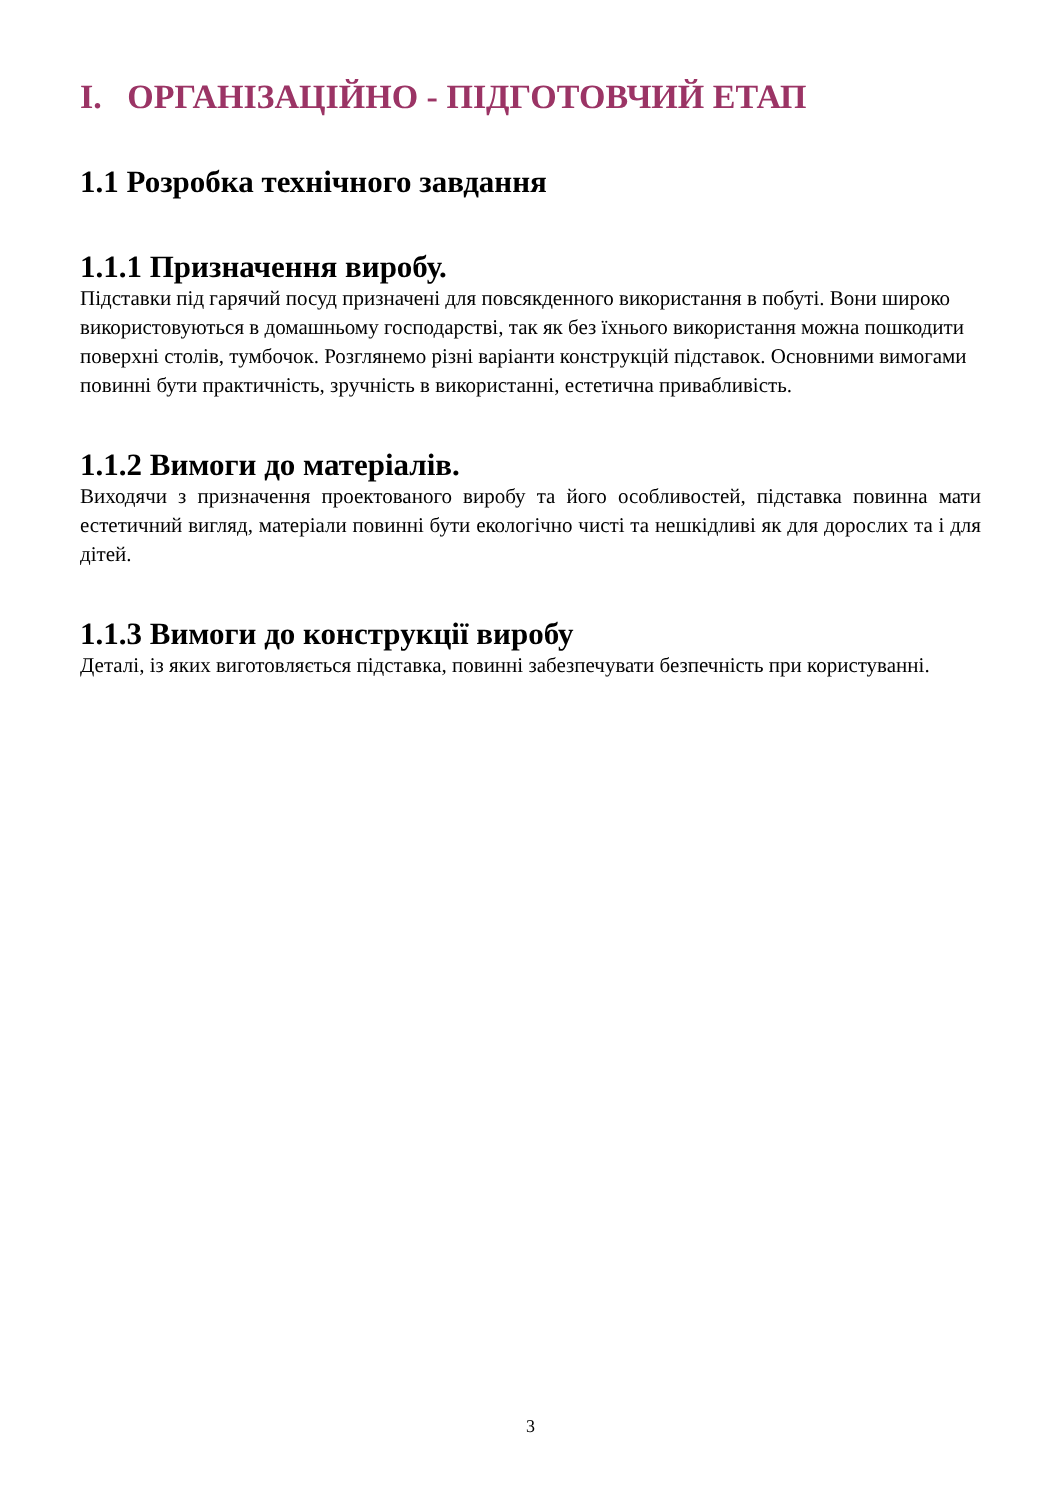I. ОРГАНІЗАЦІЙНО - ПІДГОТОВЧИЙ ЕТАП
1.1 Розробка технічного завдання
1.1.1 Призначення виробу.
Підставки під гарячий посуд призначені для повсякденного використання в побуті. Вони широко використовуються в домашньому господарстві, так як без їхнього використання можна пошкодити поверхні столів, тумбочок. Розглянемо різні варіанти конструкцій підставок. Основними вимогами повинні бути практичність, зручність в використанні, естетична привабливість.
1.1.2 Вимоги до матеріалів.
Виходячи з призначення проектованого виробу та його особливостей, підставка повинна мати естетичний вигляд, матеріали повинні бути екологічно чисті та нешкідливі як для дорослих та і для дітей.
1.1.3 Вимоги до конструкції виробу
Деталі, із яких виготовляється підставка, повинні забезпечувати безпечність при користуванні.
3